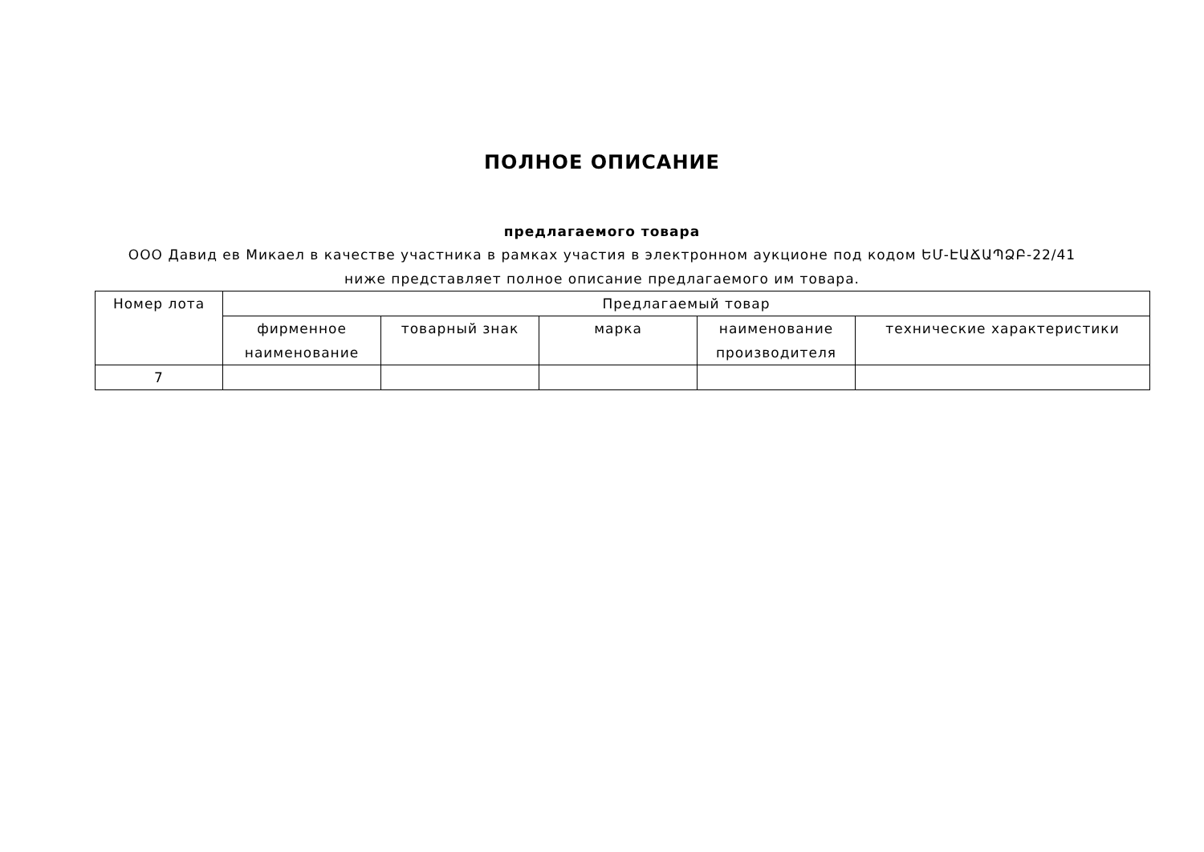ПОЛНОЕ ОПИСАНИЕ
предлагаемого товара
ООО Давид ев Микаел в качестве участника в рамках участия в электронном аукционе под кодом ԵՄ-ԷԱՃԱՊՁԲ-22/41 ниже представляет полное описание предлагаемого им товара.
| Номер лота | Предлагаемый товар | | | | |
| | фирменное наименование | товарный знак | марка | наименование производителя | технические характеристики |
| 7 | | | | | |